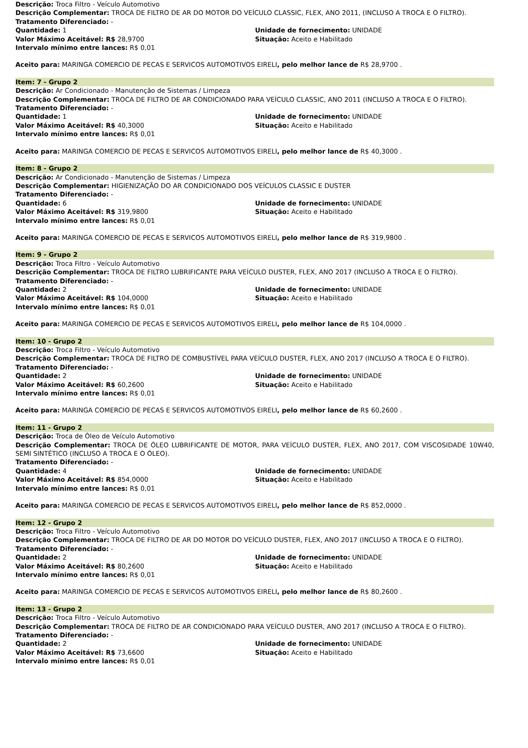Descrição: Troca Filtro - Veículo Automotivo
Descrição Complementar: TROCA DE FILTRO DE AR DO MOTOR DO VEÍCULO CLASSIC, FLEX, ANO 2011, (INCLUSO A TROCA E O FILTRO).
Tratamento Diferenciado: -
Quantidade: 1
Unidade de fornecimento: UNIDADE
Valor Máximo Aceitável: R$ 28,9700
Situação: Aceito e Habilitado
Intervalo mínimo entre lances: R$ 0,01
Aceito para: MARINGA COMERCIO DE PECAS E SERVICOS AUTOMOTIVOS EIRELI, pelo melhor lance de R$ 28,9700 .
Item: 7 - Grupo 2
Descrição: Ar Condicionado - Manutenção de Sistemas / Limpeza
Descrição Complementar: TROCA DE FILTRO DE AR CONDICIONADO PARA VEÍCULO CLASSIC, ANO 2011 (INCLUSO A TROCA E O FILTRO).
Tratamento Diferenciado: -
Quantidade: 1
Unidade de fornecimento: UNIDADE
Valor Máximo Aceitável: R$ 40,3000
Situação: Aceito e Habilitado
Intervalo mínimo entre lances: R$ 0,01
Aceito para: MARINGA COMERCIO DE PECAS E SERVICOS AUTOMOTIVOS EIRELI, pelo melhor lance de R$ 40,3000 .
Item: 8 - Grupo 2
Descrição: Ar Condicionado - Manutenção de Sistemas / Limpeza
Descrição Complementar: HIGIENIZAÇÃO DO AR CONDICIONADO DOS VEÍCULOS CLASSIC E DUSTER
Tratamento Diferenciado: -
Quantidade: 6
Unidade de fornecimento: UNIDADE
Valor Máximo Aceitável: R$ 319,9800
Situação: Aceito e Habilitado
Intervalo mínimo entre lances: R$ 0,01
Aceito para: MARINGA COMERCIO DE PECAS E SERVICOS AUTOMOTIVOS EIRELI, pelo melhor lance de R$ 319,9800 .
Item: 9 - Grupo 2
Descrição: Troca Filtro - Veículo Automotivo
Descrição Complementar: TROCA DE FILTRO LUBRIFICANTE PARA VEÍCULO DUSTER, FLEX, ANO 2017 (INCLUSO A TROCA E O FILTRO).
Tratamento Diferenciado: -
Quantidade: 2
Unidade de fornecimento: UNIDADE
Valor Máximo Aceitável: R$ 104,0000
Situação: Aceito e Habilitado
Intervalo mínimo entre lances: R$ 0,01
Aceito para: MARINGA COMERCIO DE PECAS E SERVICOS AUTOMOTIVOS EIRELI, pelo melhor lance de R$ 104,0000 .
Item: 10 - Grupo 2
Descrição: Troca Filtro - Veículo Automotivo
Descrição Complementar: TROCA DE FILTRO DE COMBUSTÍVEL PARA VEÍCULO DUSTER, FLEX, ANO 2017 (INCLUSO A TROCA E O FILTRO).
Tratamento Diferenciado: -
Quantidade: 2
Unidade de fornecimento: UNIDADE
Valor Máximo Aceitável: R$ 60,2600
Situação: Aceito e Habilitado
Intervalo mínimo entre lances: R$ 0,01
Aceito para: MARINGA COMERCIO DE PECAS E SERVICOS AUTOMOTIVOS EIRELI, pelo melhor lance de R$ 60,2600 .
Item: 11 - Grupo 2
Descrição: Troca de Óleo de Veículo Automotivo
Descrição Complementar: TROCA DE ÓLEO LUBRIFICANTE DE MOTOR, PARA VEÍCULO DUSTER, FLEX, ANO 2017, COM VISCOSIDADE 10W40, SEMI SINTÉTICO (INCLUSO A TROCA E O ÓLEO).
Tratamento Diferenciado: -
Quantidade: 4
Unidade de fornecimento: UNIDADE
Valor Máximo Aceitável: R$ 854,0000
Situação: Aceito e Habilitado
Intervalo mínimo entre lances: R$ 0,01
Aceito para: MARINGA COMERCIO DE PECAS E SERVICOS AUTOMOTIVOS EIRELI, pelo melhor lance de R$ 852,0000 .
Item: 12 - Grupo 2
Descrição: Troca Filtro - Veículo Automotivo
Descrição Complementar: TROCA DE FILTRO DE AR DO MOTOR DO VEÍCULO DUSTER, FLEX, ANO 2017 (INCLUSO A TROCA E O FILTRO).
Tratamento Diferenciado: -
Quantidade: 2
Unidade de fornecimento: UNIDADE
Valor Máximo Aceitável: R$ 80,2600
Situação: Aceito e Habilitado
Intervalo mínimo entre lances: R$ 0,01
Aceito para: MARINGA COMERCIO DE PECAS E SERVICOS AUTOMOTIVOS EIRELI, pelo melhor lance de R$ 80,2600 .
Item: 13 - Grupo 2
Descrição: Troca Filtro - Veículo Automotivo
Descrição Complementar: TROCA DE FILTRO DE AR CONDICIONADO PARA VEÍCULO DUSTER, ANO 2017 (INCLUSO A TROCA E O FILTRO).
Tratamento Diferenciado: -
Quantidade: 2
Unidade de fornecimento: UNIDADE
Valor Máximo Aceitável: R$ 73,6600
Situação: Aceito e Habilitado
Intervalo mínimo entre lances: R$ 0,01